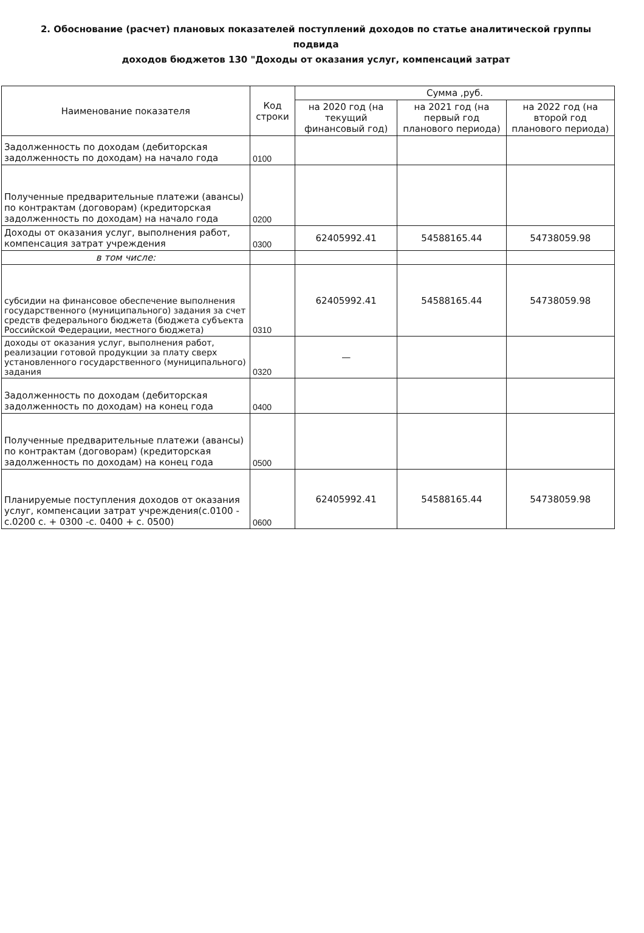2. Обоснование (расчет) плановых показателей поступлений доходов по статье аналитической группы подвида
доходов бюджетов 130 "Доходы от оказания услуг, компенсаций затрат
| Наименование показателя | Код строки | Сумма ,руб. | | |
| --- | --- | --- | --- | --- |
| | | на 2020 год (на текущий финансовый год) | на 2021 год (на первый год планового периода) | на 2022 год (на второй год планового периода) |
| Задолженность по доходам (дебиторская задолженность по доходам) на начало года | 0100 | | | |
| Полученные предварительные платежи (авансы) по контрактам (договорам) (кредиторская задолженность по доходам) на начало года | 0200 | | | |
| Доходы от оказания услуг, выполнения работ, компенсация затрат учреждения | 0300 | 62405992.41 | 54588165.44 | 54738059.98 |
| в том числе: | | | | |
| субсидии на финансовое обеспечение выполнения государственного (муниципального) задания за счет средств федерального бюджета (бюджета субъекта Российской Федерации, местного бюджета) | 0310 | 62405992.41 | 54588165.44 | 54738059.98 |
| доходы от оказания услуг, выполнения работ, реализации готовой продукции за плату сверх установленного государственного (муниципального) задания | 0320 | — | | |
| Задолженность по доходам (дебиторская задолженность по доходам) на конец года | 0400 | | | |
| Полученные предварительные платежи (авансы) по контрактам (договорам) (кредиторская задолженность по доходам) на конец года | 0500 | | | |
| Планируемые поступления доходов от оказания услуг, компенсации затрат учреждения(с.0100 - с.0200 с. + 0300 -с. 0400 + с. 0500) | 0600 | 62405992.41 | 54588165.44 | 54738059.98 |